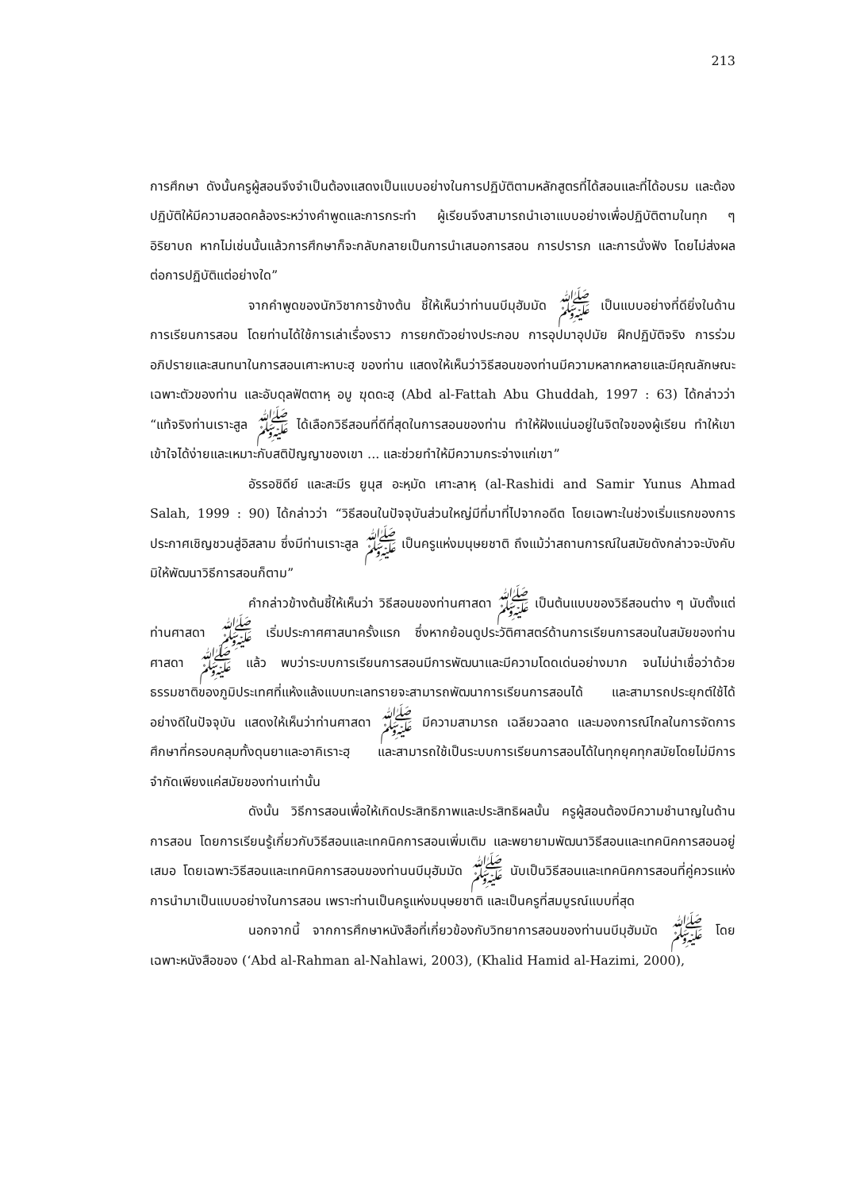213
การศึกษา ดังนั้นครูผู้สอนจึงจำเป็นต้องแสดงเป็นแบบอย่างในการปฏิบัติตามหลักสูตรที่ได้สอนและที่ได้อบรม และต้องปฏิบัติให้มีความสอดคล้องระหว่างคำพูดและการกระทำ ผู้เรียนจึงสามารถนำเอาแบบอย่างเพื่อปฏิบัติตามในทุก ๆ อิริยาบถ หากไม่เช่นนั้นแล้วการศึกษาก็จะกลับกลายเป็นการนำเสนอการสอน การปรารภ และการนั่งฟัง โดยไม่ส่งผลต่อการปฏิบัติแต่อย่างใด”
จากคำพูดของนักวิชาการข้างต้น ชี้ให้เห็นว่าท่านนบีมุฮัมมัด ﷺ เป็นแบบอย่างที่ดียิ่งในด้านการเรียนการสอน โดยท่านได้ใช้การเล่าเรื่องราว การยกตัวอย่างประกอบ การอุปมาอุปมัย ฝึกปฏิบัติจริง การร่วมอภิปรายและสนทนาในการสอนเศาะหาบะฮฺ ของท่าน แสดงให้เห็นว่าวิธีสอนของท่านมีความหลากหลายและมีคุณลักษณะเฉพาะตัวของท่าน และอับดุลฟัตตาหฺ อบู ฆุดดะฮฺ (Abd al-Fattah Abu Ghuddah, 1997 : 63) ได้กล่าวว่า “แท้จริงท่านเราะสูล ﷺ ได้เลือกวิธีสอนที่ดีที่สุดในการสอนของท่าน ทำให้ฝังแน่นอยู่ในจิตใจของผู้เรียน ทำให้เขาเข้าใจได้ง่ายและเหมาะกับสติปัญญาของเขา ... และช่วยทำให้มีความกระจ่างแก่เขา”
อัรรอชิดีย์ และสะมีร ยูนุส อะหฺมัด เศาะลาหฺ (al-Rashidi and Samir Yunus Ahmad Salah, 1999 : 90) ได้กล่าวว่า “วิธีสอนในปัจจุบันส่วนใหญ่มีที่มาที่ไปจากอดีต โดยเฉพาะในช่วงเริ่มแรกของการประกาศเชิญชวนสู่อิสลาม ซึ่งมีท่านเราะสูล ﷺ เป็นครูแห่งมนุษยชาติ ถึงแม้ว่าสถานการณ์ในสมัยดังกล่าวจะบังคับมิให้พัฒนาวิธีการสอนก็ตาม”
คำกล่าวข้างต้นชี้ให้เห็นว่า วิธีสอนของท่านศาสดา ﷺ เป็นต้นแบบของวิธีสอนต่าง ๆ นับตั้งแต่ท่านศาสดา ﷺ เริ่มประกาศศาสนาครั้งแรก ซึ่งหากย้อนดูประวัติศาสตร์ด้านการเรียนการสอนในสมัยของท่านศาสดา ﷺ แล้ว พบว่าระบบการเรียนการสอนมีการพัฒนาและมีความโดดเด่นอย่างมาก จนไม่น่าเชื่อว่าด้วยธรรมชาติของภูมิประเทศที่แห้งแล้งแบบทะเลทรายจะสามารถพัฒนาการเรียนการสอนได้ และสามารถประยุกต์ใช้ได้อย่างดีในปัจจุบัน แสดงให้เห็นว่าท่านศาสดา ﷺ มีความสามารถ เฉลียวฉลาด และมองการณ์ไกลในการจัดการศึกษาที่ครอบคลุมทั้งดุนยาและอาคิเราะฮฺ และสามารถใช้เป็นระบบการเรียนการสอนได้ในทุกยุคทุกสมัยโดยไม่มีการจำกัดเพียงแค่สมัยของท่านเท่านั้น
ดังนั้น วิธีการสอนเพื่อให้เกิดประสิทธิภาพและประสิทธิผลนั้น ครูผู้สอนต้องมีความชำนาญในด้านการสอน โดยการเรียนรู้เกี่ยวกับวิธีสอนและเทคนิคการสอนเพิ่มเติม และพยายามพัฒนาวิธีสอนและเทคนิคการสอนอยู่เสมอ โดยเฉพาะวิธีสอนและเทคนิคการสอนของท่านนบีมุฮัมมัด ﷺ นับเป็นวิธีสอนและเทคนิคการสอนที่คู่ควรแห่งการนำมาเป็นแบบอย่างในการสอน เพราะท่านเป็นครูแห่งมนุษยชาติ และเป็นครูที่สมบูรณ์แบบที่สุด
นอกจากนี้ จากการศึกษาหนังสือที่เกี่ยวข้องกับวิทยาการสอนของท่านนบีมุฮัมมัด ﷺ โดยเฉพาะหนังสือของ (‘Abd al-Rahman al-Nahlawi, 2003), (Khalid Hamid al-Hazimi, 2000),